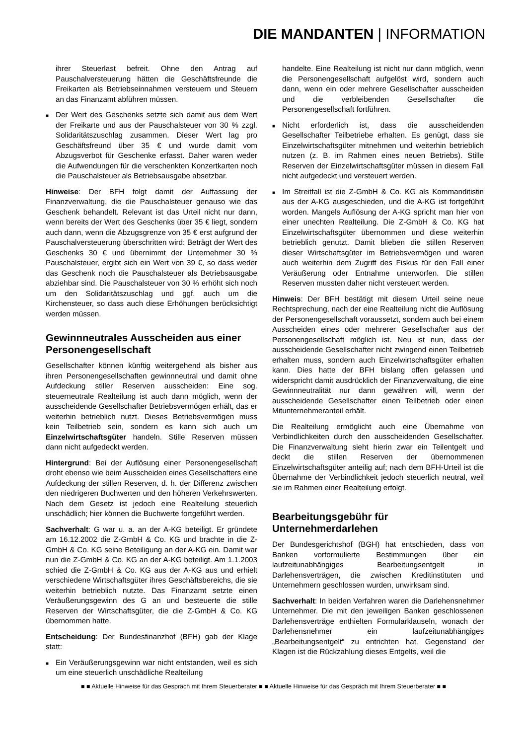DIE MANDANTEN | INFORMATION
ihrer Steuerlast befreit. Ohne den Antrag auf Pauschalversteuerung hätten die Geschäftsfreunde die Freikarten als Betriebseinnahmen versteuern und Steuern an das Finanzamt abführen müssen.
■
Der Wert des Geschenks setzte sich damit aus dem Wert der Freikarte und aus der Pauschalsteuer von 30 % zzgl. Solidaritätszuschlag zusammen. Dieser Wert lag pro Geschäftsfreund über 35 € und wurde damit vom Abzugsverbot für Geschenke erfasst. Daher waren weder die Aufwendungen für die verschenkten Konzertkarten noch die Pauschalsteuer als Betriebsausgabe absetzbar.
Hinweise: Der BFH folgt damit der Auffassung der Finanzverwaltung, die die Pauschalsteuer genauso wie das Geschenk behandelt. Relevant ist das Urteil nicht nur dann, wenn bereits der Wert des Geschenks über 35 € liegt, sondern auch dann, wenn die Abzugsgrenze von 35 € erst aufgrund der Pauschalversteuerung überschritten wird: Beträgt der Wert des Geschenks 30 € und übernimmt der Unternehmer 30 % Pauschalsteuer, ergibt sich ein Wert von 39 €, so dass weder das Geschenk noch die Pauschalsteuer als Betriebsausgabe abziehbar sind. Die Pauschalsteuer von 30 % erhöht sich noch um den Solidaritätszuschlag und ggf. auch um die Kirchensteuer, so dass auch diese Erhöhungen berücksichtigt werden müssen.
Gewinnneutrales Ausscheiden aus einer Personengesellschaft
Gesellschafter können künftig weitergehend als bisher aus ihren Personengesellschaften gewinnneutral und damit ohne Aufdeckung stiller Reserven ausscheiden: Eine sog. steuerneutrale Realteilung ist auch dann möglich, wenn der ausscheidende Gesellschafter Betriebsvermögen erhält, das er weiterhin betrieblich nutzt. Dieses Betriebsvermögen muss kein Teilbetrieb sein, sondern es kann sich auch um Einzelwirtschaftsgüter handeln. Stille Reserven müssen dann nicht aufgedeckt werden.
Hintergrund: Bei der Auflösung einer Personengesellschaft droht ebenso wie beim Ausscheiden eines Gesellschafters eine Aufdeckung der stillen Reserven, d. h. der Differenz zwischen den niedrigeren Buchwerten und den höheren Verkehrswerten. Nach dem Gesetz ist jedoch eine Realteilung steuerlich unschädlich; hier können die Buchwerte fortgeführt werden.
Sachverhalt: G war u. a. an der A-KG beteiligt. Er gründete am 16.12.2002 die Z-GmbH & Co. KG und brachte in die Z-GmbH & Co. KG seine Beteiligung an der A-KG ein. Damit war nun die Z-GmbH & Co. KG an der A-KG beteiligt. Am 1.1.2003 schied die Z-GmbH & Co. KG aus der A-KG aus und erhielt verschiedene Wirtschaftsgüter ihres Geschäftsbereichs, die sie weiterhin betrieblich nutzte. Das Finanzamt setzte einen Veräußerungsgewinn des G an und besteuerte die stille Reserven der Wirtschaftsgüter, die die Z-GmbH & Co. KG übernommen hatte.
Entscheidung: Der Bundesfinanzhof (BFH) gab der Klage statt:
■
Ein Veräußerungsgewinn war nicht entstanden, weil es sich um eine steuerlich unschädliche Realteilung
handelte. Eine Realteilung ist nicht nur dann möglich, wenn die Personengesellschaft aufgelöst wird, sondern auch dann, wenn ein oder mehrere Gesellschafter ausscheiden und die verbleibenden Gesellschafter die Personengesellschaft fortführen.
■
Nicht erforderlich ist, dass die ausscheidenden Gesellschafter Teilbetriebe erhalten. Es genügt, dass sie Einzelwirtschaftsgüter mitnehmen und weiterhin betrieblich nutzen (z. B. im Rahmen eines neuen Betriebs). Stille Reserven der Einzelwirtschaftsgüter müssen in diesem Fall nicht aufgedeckt und versteuert werden.
■
Im Streitfall ist die Z-GmbH & Co. KG als Kommanditistin aus der A-KG ausgeschieden, und die A-KG ist fortgeführt worden. Mangels Auflösung der A-KG spricht man hier von einer unechten Realteilung. Die Z-GmbH & Co. KG hat Einzelwirtschaftsgüter übernommen und diese weiterhin betrieblich genutzt. Damit blieben die stillen Reserven dieser Wirtschaftsgüter im Betriebsvermögen und waren auch weiterhin dem Zugriff des Fiskus für den Fall einer Veräußerung oder Entnahme unterworfen. Die stillen Reserven mussten daher nicht versteuert werden.
Hinweis: Der BFH bestätigt mit diesem Urteil seine neue Rechtsprechung, nach der eine Realteilung nicht die Auflösung der Personengesellschaft voraussetzt, sondern auch bei einem Ausscheiden eines oder mehrerer Gesellschafter aus der Personengesellschaft möglich ist. Neu ist nun, dass der ausscheidende Gesellschafter nicht zwingend einen Teilbetrieb erhalten muss, sondern auch Einzelwirtschaftsgüter erhalten kann. Dies hatte der BFH bislang offen gelassen und widerspricht damit ausdrücklich der Finanzverwaltung, die eine Gewinnneutralität nur dann gewähren will, wenn der ausscheidende Gesellschafter einen Teilbetrieb oder einen Mitunternehmeranteil erhält.
Die Realteilung ermöglicht auch eine Übernahme von Verbindlichkeiten durch den ausscheidenden Gesellschafter. Die Finanzverwaltung sieht hierin zwar ein Teilentgelt und deckt die stillen Reserven der übernommenen Einzelwirtschaftsgüter anteilig auf; nach dem BFH-Urteil ist die Übernahme der Verbindlichkeit jedoch steuerlich neutral, weil sie im Rahmen einer Realteilung erfolgt.
Bearbeitungsgebühr für Unternehmerdarlehen
Der Bundesgerichtshof (BGH) hat entschieden, dass von Banken vorformulierte Bestimmungen über ein laufzeitunabhängiges Bearbeitungsentgelt in Darlehensverträgen, die zwischen Kreditinstituten und Unternehmern geschlossen wurden, unwirksam sind.
Sachverhalt: In beiden Verfahren waren die Darlehensnehmer Unternehmer. Die mit den jeweiligen Banken geschlossenen Darlehensverträge enthielten Formularklauseln, wonach der Darlehensnehmer ein laufzeitunabhängiges „Bearbeitungsentgelt“ zu entrichten hat. Gegenstand der Klagen ist die Rückzahlung dieses Entgelts, weil die
■ ■ Aktuelle Hinweise für das Gespräch mit Ihrem Steuerberater ■ ■ Aktuelle Hinweise für das Gespräch mit Ihrem Steuerberater ■ ■